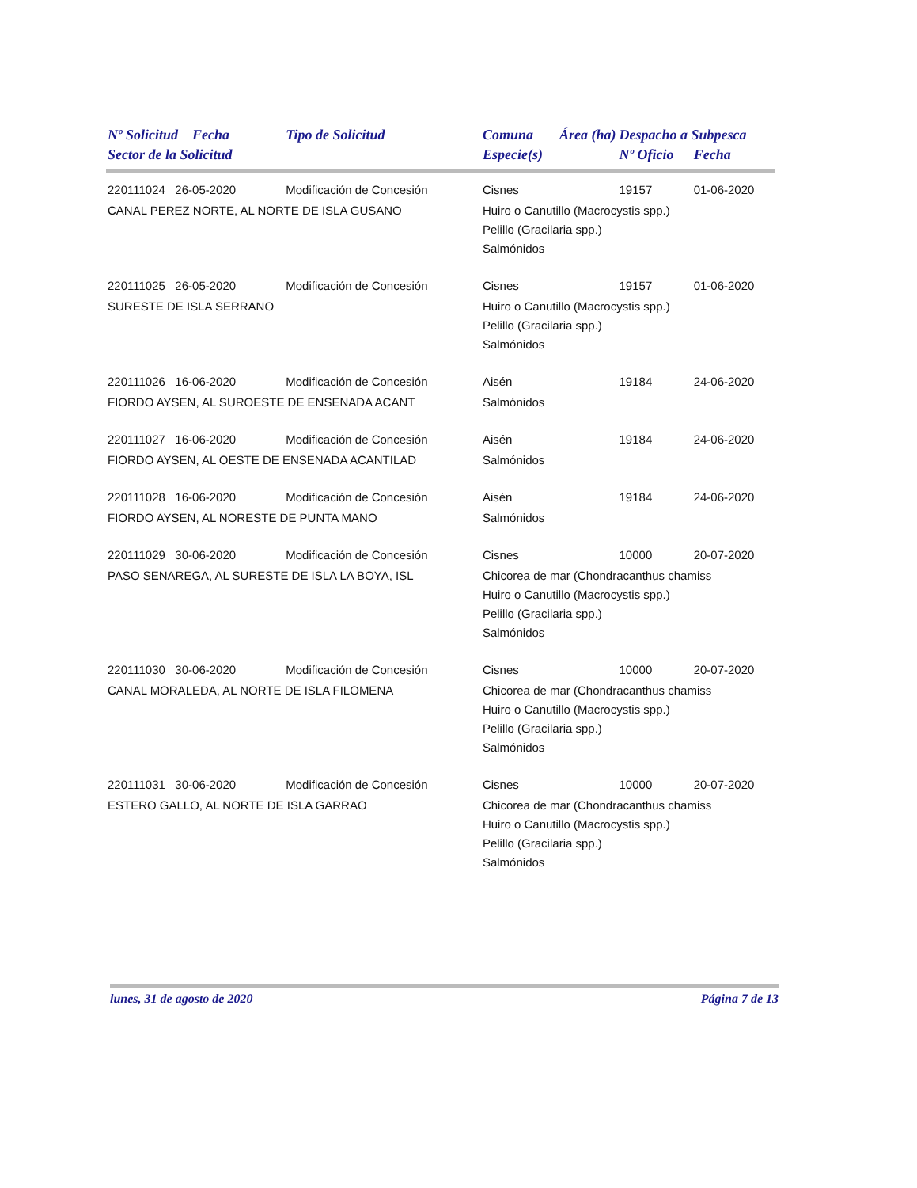| Nº Solicitud Fecha | Tipo de Solicitud | Comuna | Área (ha) | Despacho a Subpesca | |
| --- | --- | --- | --- | --- | --- |
| Sector de la Solicitud | | Especie(s) | | Nº Oficio | Fecha |
| 220111024 26-05-2020 | Modificación de Concesión | Cisnes | | 19157 | 01-06-2020 |
| CANAL PEREZ NORTE, AL NORTE DE ISLA GUSANO | | Huiro o Canutillo (Macrocystis spp.) Pelillo (Gracilaria spp.) Salmónidos | | | |
| 220111025 26-05-2020 | Modificación de Concesión | Cisnes | | 19157 | 01-06-2020 |
| SURESTE DE ISLA SERRANO | | Huiro o Canutillo (Macrocystis spp.) Pelillo (Gracilaria spp.) Salmónidos | | | |
| 220111026 16-06-2020 | Modificación de Concesión | Aisén | | 19184 | 24-06-2020 |
| FIORDO AYSEN, AL SUROESTE DE ENSENADA ACANT | | Salmónidos | | | |
| 220111027 16-06-2020 | Modificación de Concesión | Aisén | | 19184 | 24-06-2020 |
| FIORDO AYSEN, AL OESTE DE ENSENADA ACANTILAD | | Salmónidos | | | |
| 220111028 16-06-2020 | Modificación de Concesión | Aisén | | 19184 | 24-06-2020 |
| FIORDO AYSEN, AL NORESTE DE PUNTA MANO | | Salmónidos | | | |
| 220111029 30-06-2020 | Modificación de Concesión | Cisnes | | 10000 | 20-07-2020 |
| PASO SENAREGA, AL SURESTE DE ISLA LA BOYA, ISL | | Chicorea de mar (Chondracanthus chamiss Huiro o Canutillo (Macrocystis spp.) Pelillo (Gracilaria spp.) Salmónidos | | | |
| 220111030 30-06-2020 | Modificación de Concesión | Cisnes | | 10000 | 20-07-2020 |
| CANAL MORALEDA, AL NORTE DE ISLA FILOMENA | | Chicorea de mar (Chondracanthus chamiss Huiro o Canutillo (Macrocystis spp.) Pelillo (Gracilaria spp.) Salmónidos | | | |
| 220111031 30-06-2020 | Modificación de Concesión | Cisnes | | 10000 | 20-07-2020 |
| ESTERO GALLO, AL NORTE DE ISLA GARRAO | | Chicorea de mar (Chondracanthus chamiss Huiro o Canutillo (Macrocystis spp.) Pelillo (Gracilaria spp.) Salmónidos | | | |
lunes, 31 de agosto de 2020 Página 7 de 13